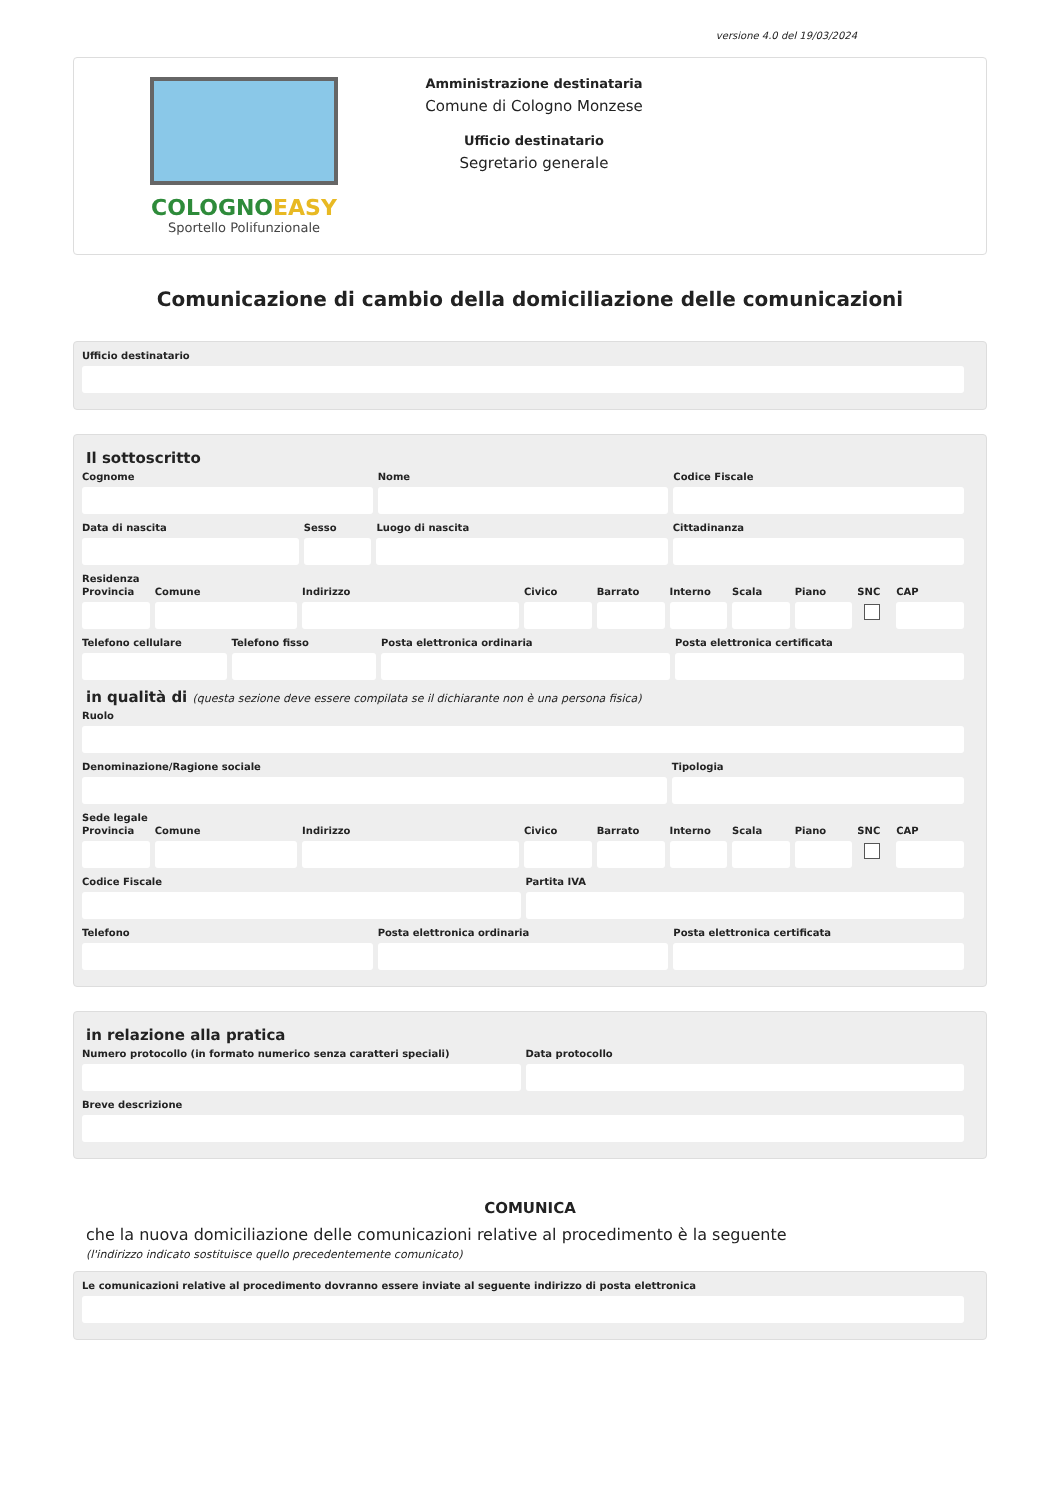versione 4.0 del 19/03/2024
COLOGNOEASY
Sportello Polifunzionale
Amministrazione destinataria
Comune di Cologno Monzese
Ufficio destinatario
Segretario generale
Comunicazione di cambio della domiciliazione delle comunicazioni
Ufficio destinatario
Il sottoscritto
Cognome Nome Codice Fiscale
Data di nascita Sesso Luogo di nascita Cittadinanza
Residenza
Provincia Comune Indirizzo Civico Barrato Interno Scala Piano SNC CAP
Telefono cellulare Telefono fisso Posta elettronica ordinaria Posta elettronica certificata
in qualità di (questa sezione deve essere compilata se il dichiarante non è una persona fisica)
Ruolo
Denominazione/Ragione sociale Tipologia
Sede legale
Provincia Comune Indirizzo Civico Barrato Interno Scala Piano SNC CAP
Codice Fiscale Partita IVA
Telefono Posta elettronica ordinaria Posta elettronica certificata
in relazione alla pratica
Numero protocollo (in formato numerico senza caratteri speciali)
Data protocollo
Breve descrizione
COMUNICA
che la nuova domiciliazione delle comunicazioni relative al procedimento è la seguente
(l'indirizzo indicato sostituisce quello precedentemente comunicato)
Le comunicazioni relative al procedimento dovranno essere inviate al seguente indirizzo di posta elettronica